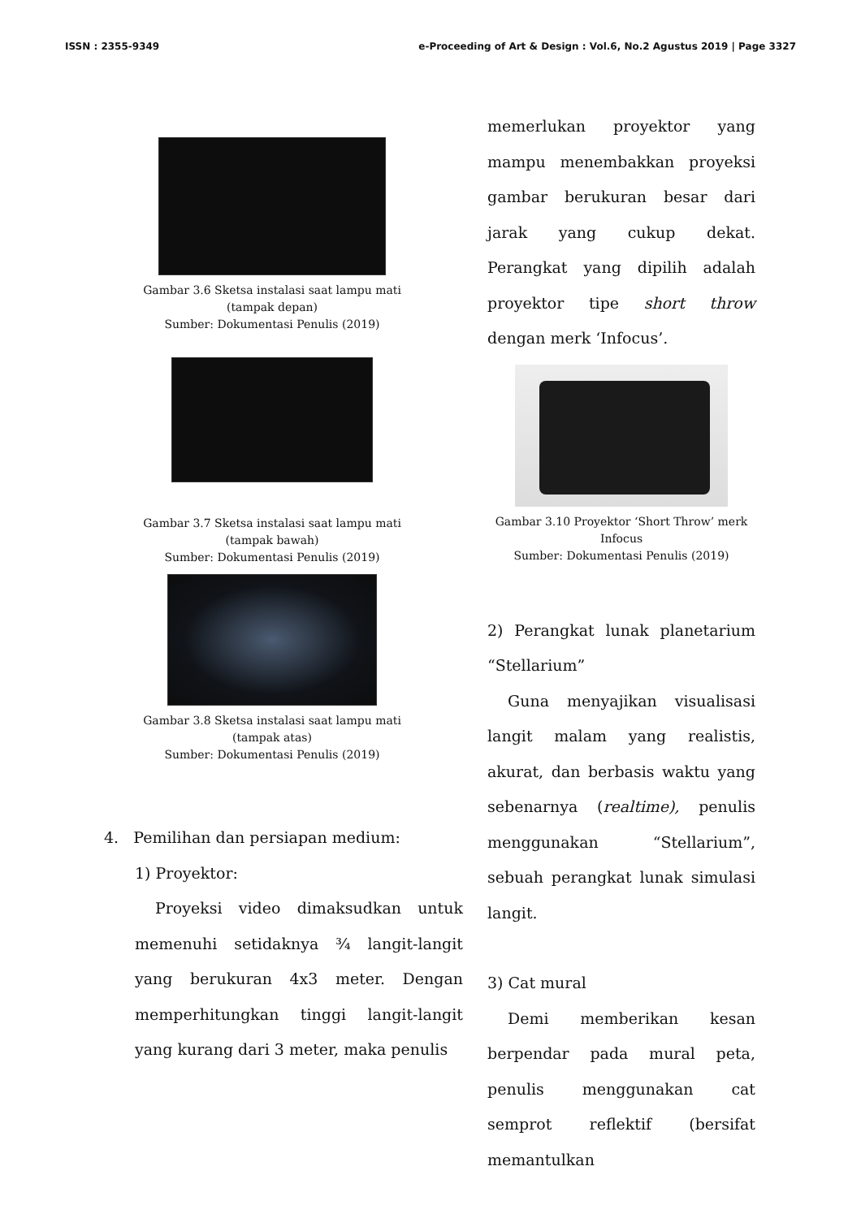ISSN : 2355-9349 e-Proceeding of Art & Design : Vol.6, No.2 Agustus 2019 | Page 3327
Gambar 3.6 Sketsa instalasi saat lampu mati
(tampak depan)
Sumber: Dokumentasi Penulis (2019)
Gambar 3.7 Sketsa instalasi saat lampu mati
(tampak bawah)
Sumber: Dokumentasi Penulis (2019)
Gambar 3.8 Sketsa instalasi saat lampu mati
(tampak atas)
Sumber: Dokumentasi Penulis (2019)
4. Pemilihan dan persiapan medium:
1) Proyektor:
Proyeksi video dimaksudkan untuk memenuhi setidaknya ¾ langit-langit yang berukuran 4x3 meter. Dengan memperhitungkan tinggi langit-langit yang kurang dari 3 meter, maka penulis
memerlukan proyektor yang mampu menembakkan proyeksi gambar berukuran besar dari jarak yang cukup dekat. Perangkat yang dipilih adalah proyektor tipe short throw dengan merk ‘Infocus’.
Gambar 3.10 Proyektor ‘Short Throw’ merk
Infocus
Sumber: Dokumentasi Penulis (2019)
2) Perangkat lunak planetarium “Stellarium”
Guna menyajikan visualisasi langit malam yang realistis, akurat, dan berbasis waktu yang sebenarnya (realtime), penulis menggunakan “Stellarium”, sebuah perangkat lunak simulasi langit.
3) Cat mural
Demi memberikan kesan berpendar pada mural peta, penulis menggunakan cat semprot reflektif (bersifat memantulkan